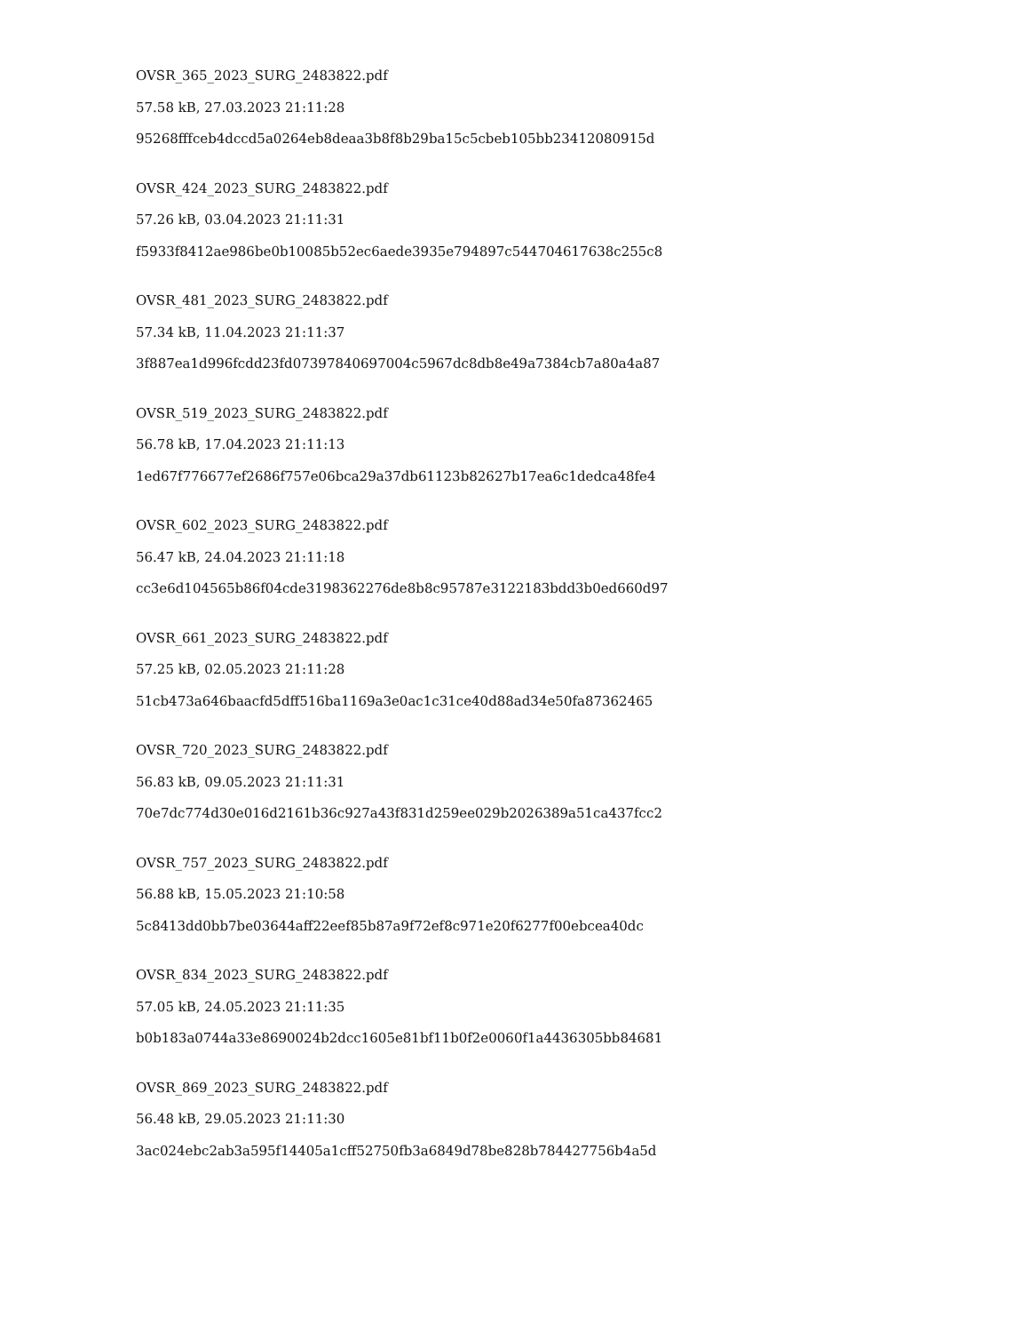OVSR_365_2023_SURG_2483822.pdf
57.58 kB, 27.03.2023 21:11:28
95268fffceb4dccd5a0264eb8deaa3b8f8b29ba15c5cbeb105bb23412080915d
OVSR_424_2023_SURG_2483822.pdf
57.26 kB, 03.04.2023 21:11:31
f5933f8412ae986be0b10085b52ec6aede3935e794897c544704617638c255c8
OVSR_481_2023_SURG_2483822.pdf
57.34 kB, 11.04.2023 21:11:37
3f887ea1d996fcdd23fd07397840697004c5967dc8db8e49a7384cb7a80a4a87
OVSR_519_2023_SURG_2483822.pdf
56.78 kB, 17.04.2023 21:11:13
1ed67f776677ef2686f757e06bca29a37db61123b82627b17ea6c1dedca48fe4
OVSR_602_2023_SURG_2483822.pdf
56.47 kB, 24.04.2023 21:11:18
cc3e6d104565b86f04cde3198362276de8b8c95787e3122183bdd3b0ed660d97
OVSR_661_2023_SURG_2483822.pdf
57.25 kB, 02.05.2023 21:11:28
51cb473a646baacfd5dff516ba1169a3e0ac1c31ce40d88ad34e50fa87362465
OVSR_720_2023_SURG_2483822.pdf
56.83 kB, 09.05.2023 21:11:31
70e7dc774d30e016d2161b36c927a43f831d259ee029b2026389a51ca437fcc2
OVSR_757_2023_SURG_2483822.pdf
56.88 kB, 15.05.2023 21:10:58
5c8413dd0bb7be03644aff22eef85b87a9f72ef8c971e20f6277f00ebcea40dc
OVSR_834_2023_SURG_2483822.pdf
57.05 kB, 24.05.2023 21:11:35
b0b183a0744a33e8690024b2dcc1605e81bf11b0f2e0060f1a4436305bb84681
OVSR_869_2023_SURG_2483822.pdf
56.48 kB, 29.05.2023 21:11:30
3ac024ebc2ab3a595f14405a1cff52750fb3a6849d78be828b784427756b4a5d